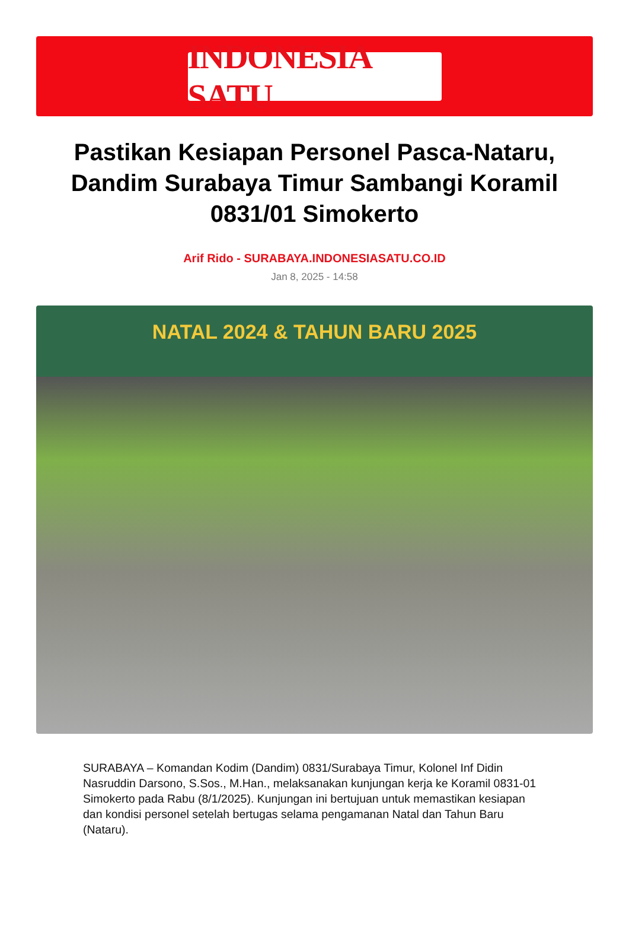INDONESIA SATU
Pastikan Kesiapan Personel Pasca-Nataru, Dandim Surabaya Timur Sambangi Koramil 0831/01 Simokerto
Arif Rido - SURABAYA.INDONESIASATU.CO.ID
Jan 8, 2025 - 14:58
NATAL 2024 & TAHUN BARU 2025
SURABAYA – Komandan Kodim (Dandim) 0831/Surabaya Timur, Kolonel Inf Didin Nasruddin Darsono, S.Sos., M.Han., melaksanakan kunjungan kerja ke Koramil 0831-01 Simokerto pada Rabu (8/1/2025). Kunjungan ini bertujuan untuk memastikan kesiapan dan kondisi personel setelah bertugas selama pengamanan Natal dan Tahun Baru (Nataru).